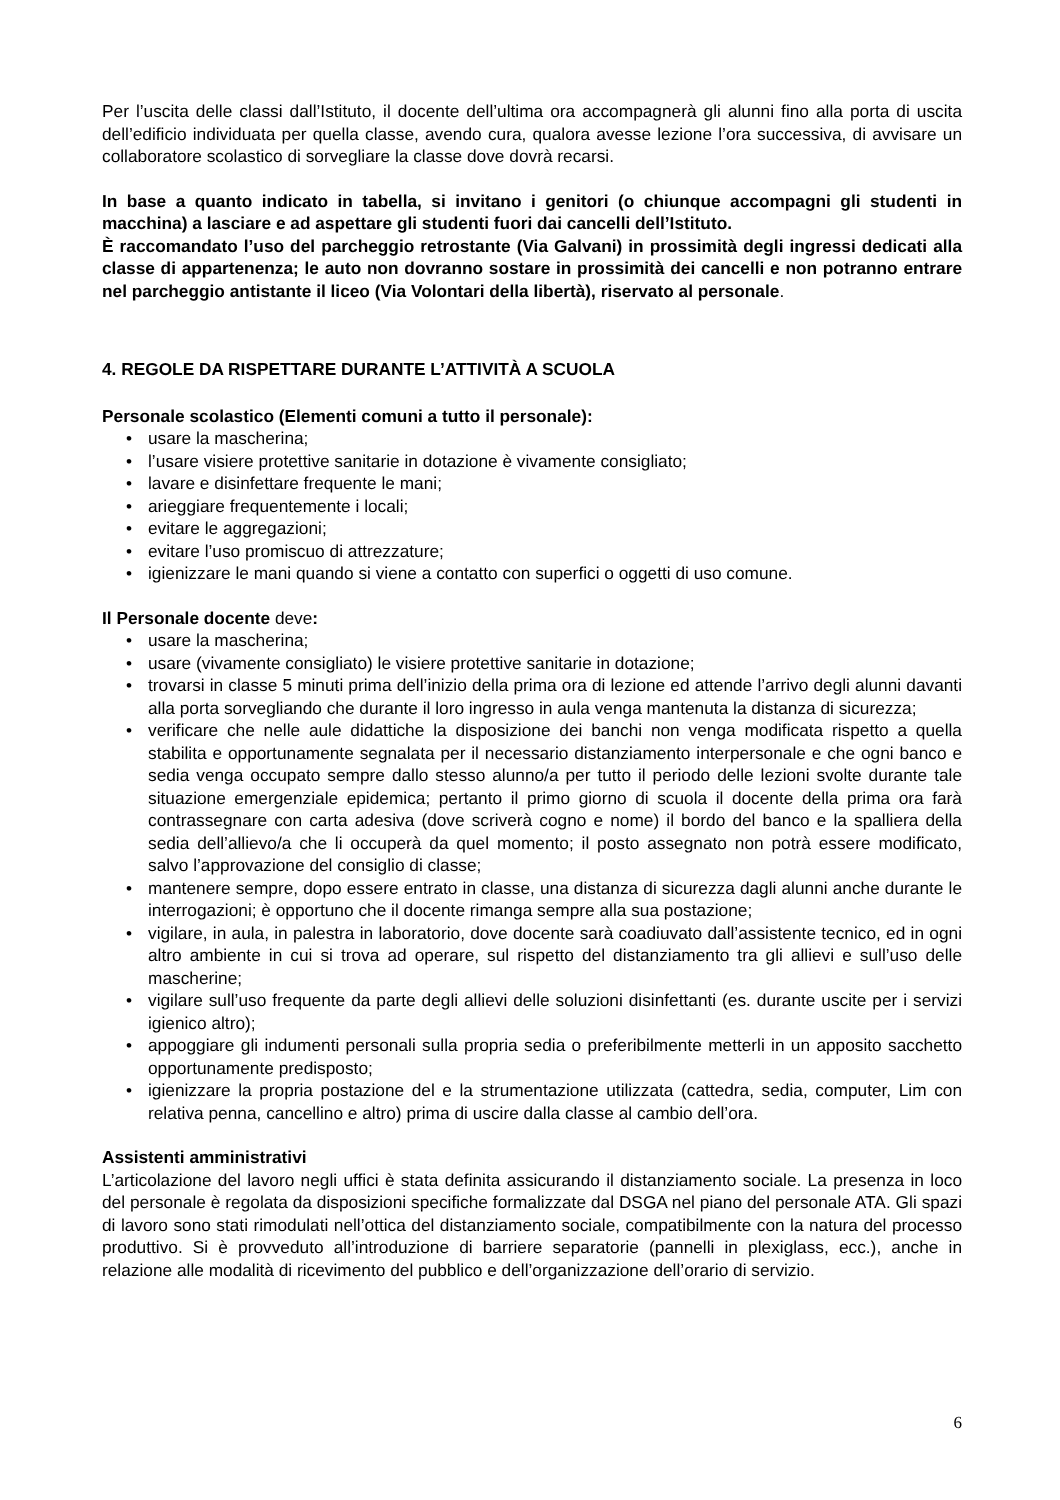Per l’uscita delle classi dall’Istituto, il docente dell’ultima ora accompagnerà gli alunni fino alla porta di uscita dell’edificio individuata per quella classe, avendo cura, qualora avesse lezione l’ora successiva, di avvisare un collaboratore scolastico di sorvegliare la classe dove dovrà recarsi.
In base a quanto indicato in tabella, si invitano i genitori (o chiunque accompagni gli studenti in macchina) a lasciare e ad aspettare gli studenti fuori dai cancelli dell’Istituto.
È raccomandato l’uso del parcheggio retrostante (Via Galvani) in prossimità degli ingressi dedicati alla classe di appartenenza; le auto non dovranno sostare in prossimità dei cancelli e non potranno entrare nel parcheggio antistante il liceo (Via Volontari della libertà), riservato al personale.
4. REGOLE DA RISPETTARE DURANTE L’ATTIVITÀ A SCUOLA
Personale scolastico (Elementi comuni a tutto il personale):
• usare la mascherina;
• l’usare visiere protettive sanitarie in dotazione è vivamente consigliato;
• lavare e disinfettare frequente le mani;
• arieggiare frequentemente i locali;
• evitare le aggregazioni;
• evitare l’uso promiscuo di attrezzature;
• igienizzare le mani quando si viene a contatto con superfici o oggetti di uso comune.
Il Personale docente deve:
• usare la mascherina;
• usare (vivamente consigliato) le visiere protettive sanitarie in dotazione;
• trovarsi in classe 5 minuti prima dell’inizio della prima ora di lezione ed attende l’arrivo degli alunni davanti alla porta sorvegliando che durante il loro ingresso in aula venga mantenuta la distanza di sicurezza;
• verificare che nelle aule didattiche la disposizione dei banchi non venga modificata rispetto a quella stabilita e opportunamente segnalata per il necessario distanziamento interpersonale e che ogni banco e sedia venga occupato sempre dallo stesso alunno/a per tutto il periodo delle lezioni svolte durante tale situazione emergenziale epidemica; pertanto il primo giorno di scuola il docente della prima ora farà contrassegnare con carta adesiva (dove scriverà cogno e nome) il bordo del banco e la spalliera della sedia dell’allievo/a che li occuperà da quel momento; il posto assegnato non potrà essere modificato, salvo l’approvazione del consiglio di classe;
• mantenere sempre, dopo essere entrato in classe, una distanza di sicurezza dagli alunni anche durante le interrogazioni; è opportuno che il docente rimanga sempre alla sua postazione;
• vigilare, in aula, in palestra in laboratorio, dove docente sarà coadiuvato dall’assistente tecnico, ed in ogni altro ambiente in cui si trova ad operare, sul rispetto del distanziamento tra gli allievi e sull’uso delle mascherine;
• vigilare sull’uso frequente da parte degli allievi delle soluzioni disinfettanti (es. durante uscite per i servizi igienico altro);
• appoggiare gli indumenti personali sulla propria sedia o preferibilmente metterli in un apposito sacchetto opportunamente predisposto;
• igienizzare la propria postazione del e la strumentazione utilizzata (cattedra, sedia, computer, Lim con relativa penna, cancellino e altro) prima di uscire dalla classe al cambio dell’ora.
Assistenti amministrativi
L’articolazione del lavoro negli uffici è stata definita assicurando il distanziamento sociale. La presenza in loco del personale è regolata da disposizioni specifiche formalizzate dal DSGA nel piano del personale ATA. Gli spazi di lavoro sono stati rimodulati nell’ottica del distanziamento sociale, compatibilmente con la natura del processo produttivo. Si è provveduto all’introduzione di barriere separatorie (pannelli in plexiglass, ecc.), anche in relazione alle modalità di ricevimento del pubblico e dell’organizzazione dell’orario di servizio.
6